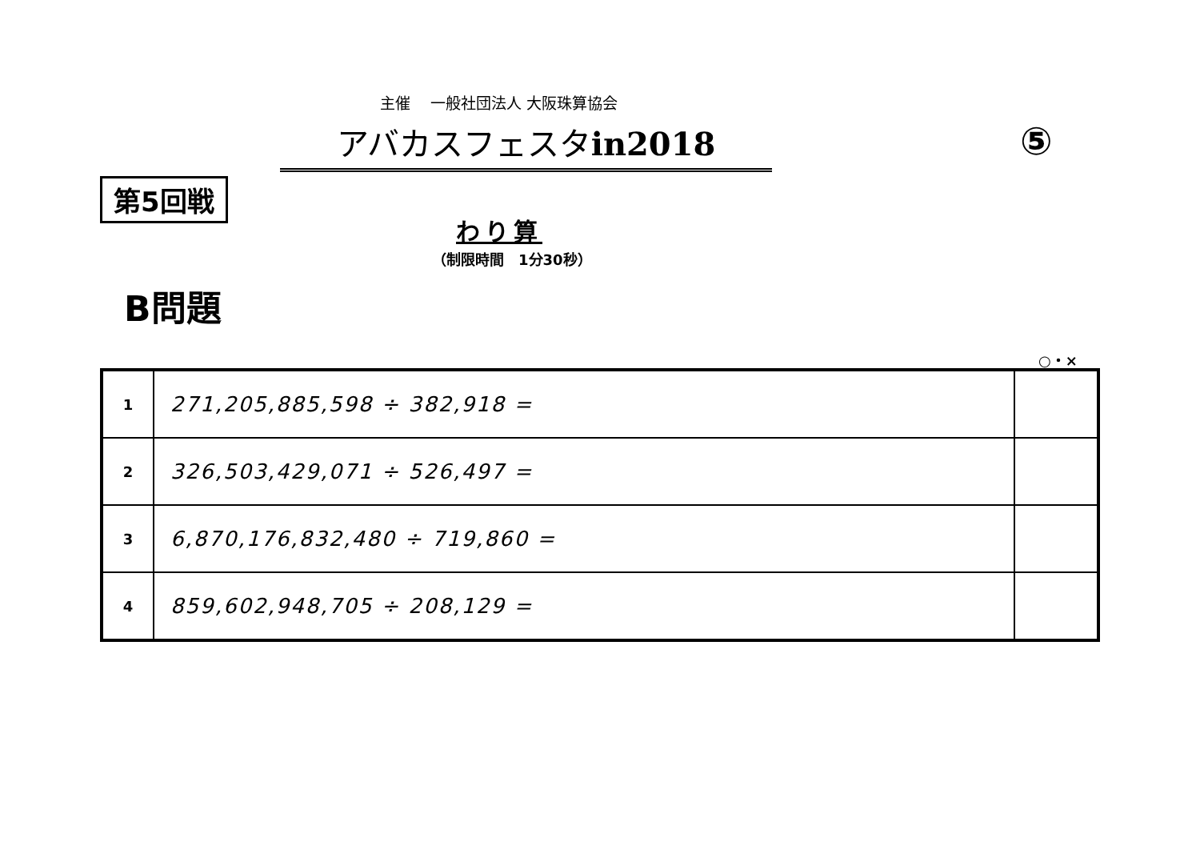主催　 一般社団法人 大阪珠算協会
アバカスフェスタin2018 ⑤
第5回戦
わり算
（制限時間　1分30秒）
B問題
○・×
| 1 | 271,205,885,598 ÷ 382,918 = | |
| 2 | 326,503,429,071 ÷ 526,497 = | |
| 3 | 6,870,176,832,480 ÷ 719,860 = | |
| 4 | 859,602,948,705 ÷ 208,129 = | |